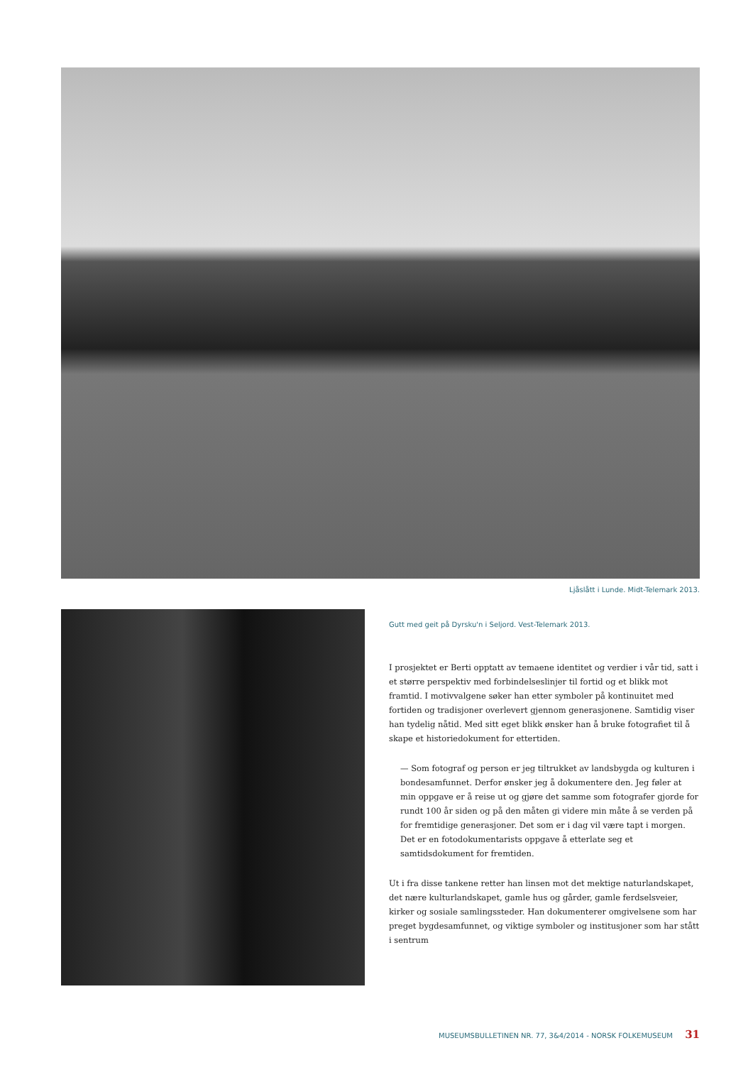Ljåslått i Lunde. Midt-Telemark 2013.
Gutt med geit på Dyrsku'n i Seljord. Vest-Telemark 2013.
I prosjektet er Berti opptatt av temaene identitet og verdier i vår tid, satt i et større perspektiv med forbindelseslinjer til fortid og et blikk mot framtid. I motivvalgene søker han etter symboler på kontinuitet med fortiden og tradisjoner overlevert gjennom generasjonene. Samtidig viser han tydelig nåtid. Med sitt eget blikk ønsker han å bruke fotografiet til å skape et historiedokument for ettertiden.
— Som fotograf og person er jeg tiltrukket av landsbygda og kulturen i bondesamfunnet. Derfor ønsker jeg å dokumentere den. Jeg føler at min oppgave er å reise ut og gjøre det samme som fotografer gjorde for rundt 100 år siden og på den måten gi videre min måte å se verden på for fremtidige generasjoner. Det som er i dag vil være tapt i morgen. Det er en fotodokumentarists oppgave å etterlate seg et samtidsdokument for fremtiden.
Ut i fra disse tankene retter han linsen mot det mektige naturlandskapet, det nære kulturlandskapet, gamle hus og gårder, gamle ferdselsveier, kirker og sosiale samlingssteder. Han dokumenterer omgivelsene som har preget bygdesamfunnet, og viktige symboler og institusjoner som har stått i sentrum
MUSEUMSBULLETINEN NR. 77, 3&4/2014 - NORSK FOLKEMUSEUM 31